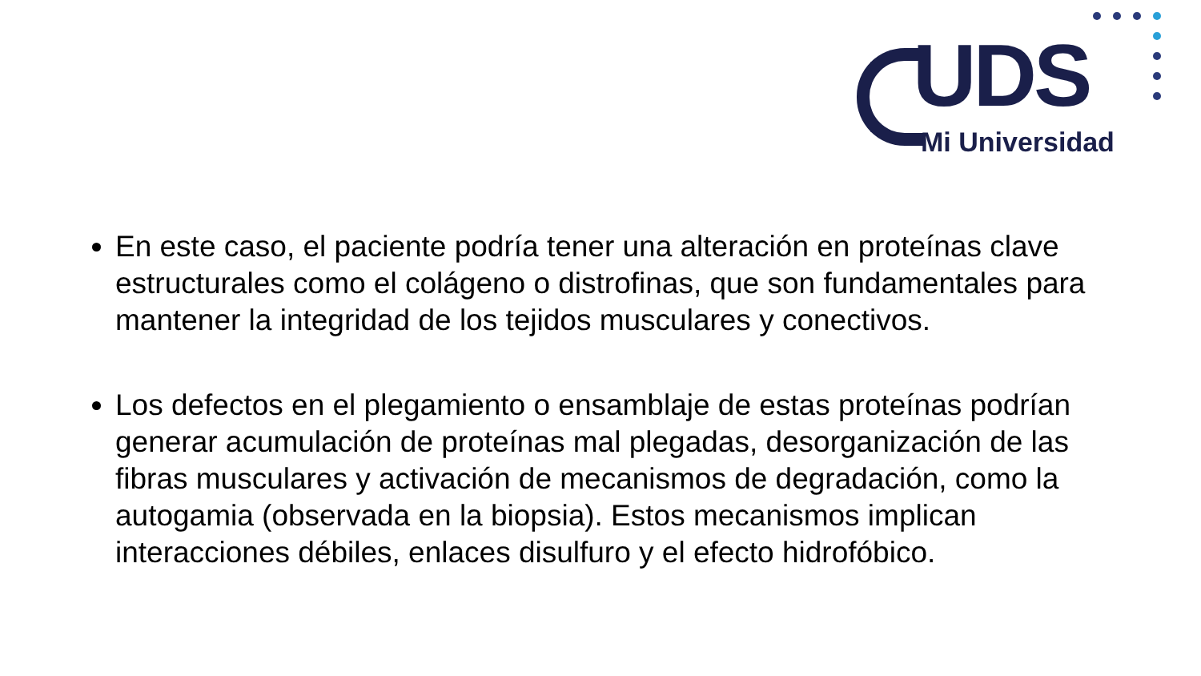UDS
Mi Universidad
En este caso, el paciente podría tener una alteración en proteínas clave estructurales como el colágeno o distrofinas, que son fundamentales para mantener la integridad de los tejidos musculares y conectivos.
Los defectos en el plegamiento o ensamblaje de estas proteínas podrían generar acumulación de proteínas mal plegadas, desorganización de las fibras musculares y activación de mecanismos de degradación, como la autogamia (observada en la biopsia). Estos mecanismos implican interacciones débiles, enlaces disulfuro y el efecto hidrofóbico.